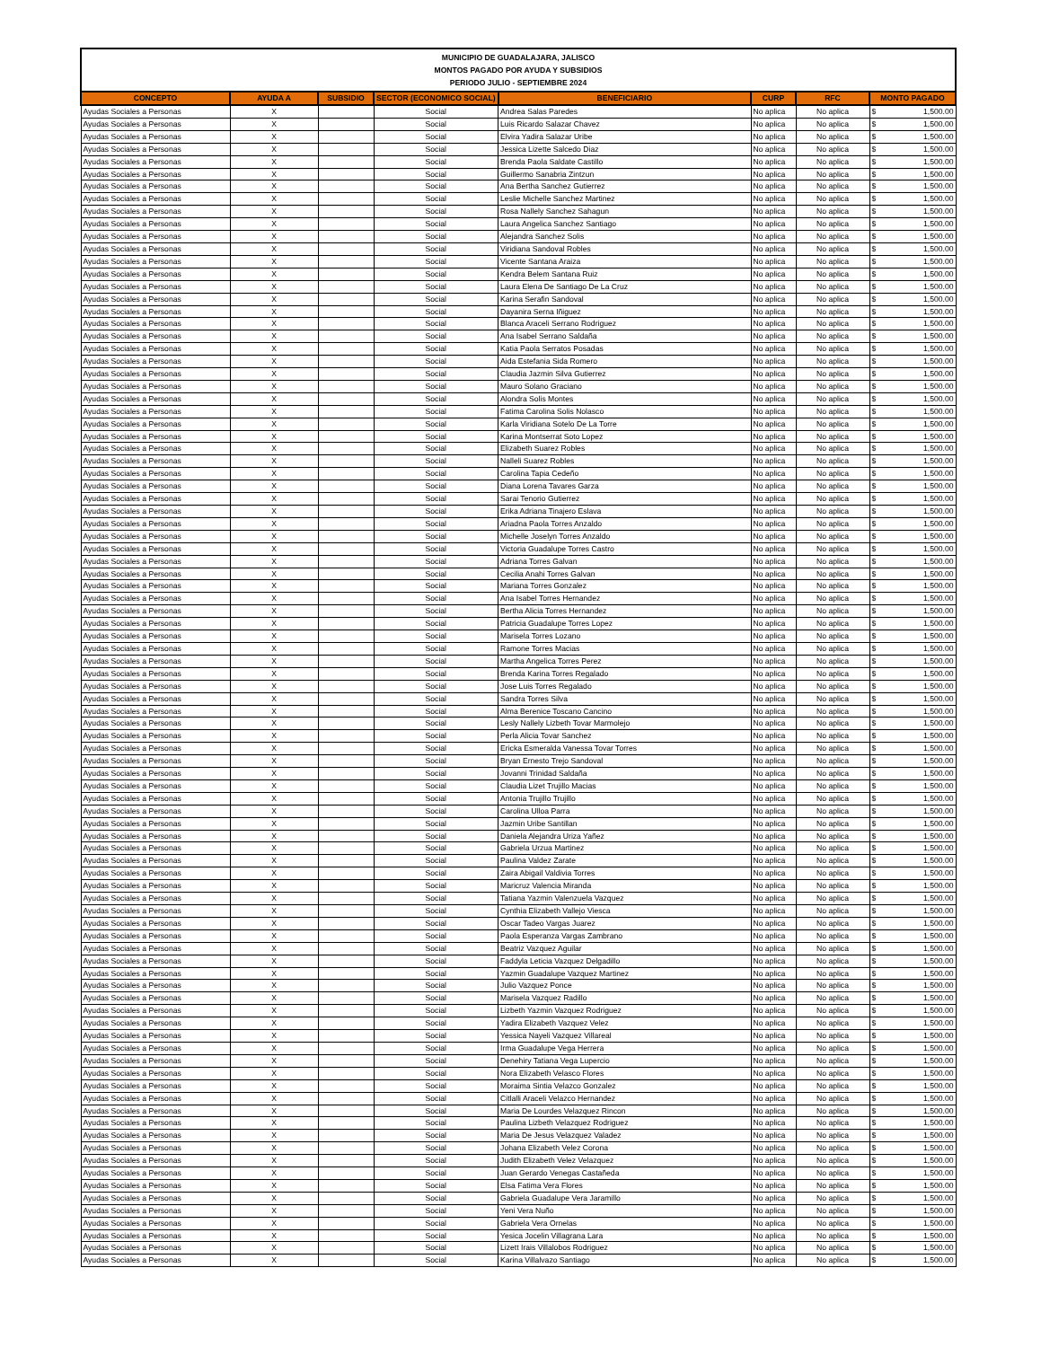| MUNICIPIO DE GUADALAJARA, JALISCO MONTOS PAGADO POR AYUDA Y SUBSIDIOS PERIODO JULIO - SEPTIEMBRE 2024 | | | | | | | |
| CONCEPTO | AYUDA A | SUBSIDIO | SECTOR (ECONOMICO SOCIAL) | BENEFICIARIO | CURP | RFC | MONTO PAGADO |
| Ayudas Sociales a Personas | X | | Social | Andrea Salas Paredes | No aplica | No aplica | $ 1,500.00 |
| Ayudas Sociales a Personas | X | | Social | Luis Ricardo Salazar Chavez | No aplica | No aplica | $ 1,500.00 |
| Ayudas Sociales a Personas | X | | Social | Elvira Yadira Salazar Uribe | No aplica | No aplica | $ 1,500.00 |
| Ayudas Sociales a Personas | X | | Social | Jessica Lizette Salcedo Diaz | No aplica | No aplica | $ 1,500.00 |
| Ayudas Sociales a Personas | X | | Social | Brenda Paola Saldate Castillo | No aplica | No aplica | $ 1,500.00 |
| Ayudas Sociales a Personas | X | | Social | Guillermo Sanabria Zintzun | No aplica | No aplica | $ 1,500.00 |
| Ayudas Sociales a Personas | X | | Social | Ana Bertha Sanchez Gutierrez | No aplica | No aplica | $ 1,500.00 |
| Ayudas Sociales a Personas | X | | Social | Leslie Michelle Sanchez Martinez | No aplica | No aplica | $ 1,500.00 |
| Ayudas Sociales a Personas | X | | Social | Rosa Nallely Sanchez Sahagun | No aplica | No aplica | $ 1,500.00 |
| Ayudas Sociales a Personas | X | | Social | Laura Angelica Sanchez Santiago | No aplica | No aplica | $ 1,500.00 |
| Ayudas Sociales a Personas | X | | Social | Alejandra Sanchez Solis | No aplica | No aplica | $ 1,500.00 |
| Ayudas Sociales a Personas | X | | Social | Viridiana Sandoval Robles | No aplica | No aplica | $ 1,500.00 |
| Ayudas Sociales a Personas | X | | Social | Vicente Santana Araiza | No aplica | No aplica | $ 1,500.00 |
| Ayudas Sociales a Personas | X | | Social | Kendra Belem Santana Ruiz | No aplica | No aplica | $ 1,500.00 |
| Ayudas Sociales a Personas | X | | Social | Laura Elena De Santiago De La Cruz | No aplica | No aplica | $ 1,500.00 |
| Ayudas Sociales a Personas | X | | Social | Karina Serafin Sandoval | No aplica | No aplica | $ 1,500.00 |
| Ayudas Sociales a Personas | X | | Social | Dayanira Serna Iñiguez | No aplica | No aplica | $ 1,500.00 |
| Ayudas Sociales a Personas | X | | Social | Blanca Araceli Serrano Rodriguez | No aplica | No aplica | $ 1,500.00 |
| Ayudas Sociales a Personas | X | | Social | Ana Isabel Serrano Saldaña | No aplica | No aplica | $ 1,500.00 |
| Ayudas Sociales a Personas | X | | Social | Katia Paola Serratos Posadas | No aplica | No aplica | $ 1,500.00 |
| Ayudas Sociales a Personas | X | | Social | Aida Estefania Sida Romero | No aplica | No aplica | $ 1,500.00 |
| Ayudas Sociales a Personas | X | | Social | Claudia Jazmin Silva Gutierrez | No aplica | No aplica | $ 1,500.00 |
| Ayudas Sociales a Personas | X | | Social | Mauro Solano Graciano | No aplica | No aplica | $ 1,500.00 |
| Ayudas Sociales a Personas | X | | Social | Alondra Solis Montes | No aplica | No aplica | $ 1,500.00 |
| Ayudas Sociales a Personas | X | | Social | Fatima Carolina Solis Nolasco | No aplica | No aplica | $ 1,500.00 |
| Ayudas Sociales a Personas | X | | Social | Karla Viridiana Sotelo De La Torre | No aplica | No aplica | $ 1,500.00 |
| Ayudas Sociales a Personas | X | | Social | Karina Montserrat Soto Lopez | No aplica | No aplica | $ 1,500.00 |
| Ayudas Sociales a Personas | X | | Social | Elizabeth Suarez Robles | No aplica | No aplica | $ 1,500.00 |
| Ayudas Sociales a Personas | X | | Social | Nalleli Suarez Robles | No aplica | No aplica | $ 1,500.00 |
| Ayudas Sociales a Personas | X | | Social | Carolina Tapia Cedeño | No aplica | No aplica | $ 1,500.00 |
| Ayudas Sociales a Personas | X | | Social | Diana Lorena Tavares Garza | No aplica | No aplica | $ 1,500.00 |
| Ayudas Sociales a Personas | X | | Social | Sarai Tenorio Gutierrez | No aplica | No aplica | $ 1,500.00 |
| Ayudas Sociales a Personas | X | | Social | Erika Adriana Tinajero Eslava | No aplica | No aplica | $ 1,500.00 |
| Ayudas Sociales a Personas | X | | Social | Ariadna Paola Torres Anzaldo | No aplica | No aplica | $ 1,500.00 |
| Ayudas Sociales a Personas | X | | Social | Michelle Joselyn Torres Anzaldo | No aplica | No aplica | $ 1,500.00 |
| Ayudas Sociales a Personas | X | | Social | Victoria Guadalupe Torres Castro | No aplica | No aplica | $ 1,500.00 |
| Ayudas Sociales a Personas | X | | Social | Adriana Torres Galvan | No aplica | No aplica | $ 1,500.00 |
| Ayudas Sociales a Personas | X | | Social | Cecilia Anahi Torres Galvan | No aplica | No aplica | $ 1,500.00 |
| Ayudas Sociales a Personas | X | | Social | Mariana Torres Gonzalez | No aplica | No aplica | $ 1,500.00 |
| Ayudas Sociales a Personas | X | | Social | Ana Isabel Torres Hernandez | No aplica | No aplica | $ 1,500.00 |
| Ayudas Sociales a Personas | X | | Social | Bertha Alicia Torres Hernandez | No aplica | No aplica | $ 1,500.00 |
| Ayudas Sociales a Personas | X | | Social | Patricia Guadalupe Torres Lopez | No aplica | No aplica | $ 1,500.00 |
| Ayudas Sociales a Personas | X | | Social | Marisela Torres Lozano | No aplica | No aplica | $ 1,500.00 |
| Ayudas Sociales a Personas | X | | Social | Ramone Torres Macias | No aplica | No aplica | $ 1,500.00 |
| Ayudas Sociales a Personas | X | | Social | Martha Angelica Torres Perez | No aplica | No aplica | $ 1,500.00 |
| Ayudas Sociales a Personas | X | | Social | Brenda Karina Torres Regalado | No aplica | No aplica | $ 1,500.00 |
| Ayudas Sociales a Personas | X | | Social | Jose Luis Torres Regalado | No aplica | No aplica | $ 1,500.00 |
| Ayudas Sociales a Personas | X | | Social | Sandra Torres Silva | No aplica | No aplica | $ 1,500.00 |
| Ayudas Sociales a Personas | X | | Social | Alma Berenice Toscano Cancino | No aplica | No aplica | $ 1,500.00 |
| Ayudas Sociales a Personas | X | | Social | Lesly Nallely Lizbeth Tovar Marmolejo | No aplica | No aplica | $ 1,500.00 |
| Ayudas Sociales a Personas | X | | Social | Perla Alicia Tovar Sanchez | No aplica | No aplica | $ 1,500.00 |
| Ayudas Sociales a Personas | X | | Social | Ericka Esmeralda Vanessa Tovar Torres | No aplica | No aplica | $ 1,500.00 |
| Ayudas Sociales a Personas | X | | Social | Bryan Ernesto Trejo Sandoval | No aplica | No aplica | $ 1,500.00 |
| Ayudas Sociales a Personas | X | | Social | Jovanni Trinidad Saldaña | No aplica | No aplica | $ 1,500.00 |
| Ayudas Sociales a Personas | X | | Social | Claudia Lizet Trujillo Macias | No aplica | No aplica | $ 1,500.00 |
| Ayudas Sociales a Personas | X | | Social | Antonia Trujillo Trujillo | No aplica | No aplica | $ 1,500.00 |
| Ayudas Sociales a Personas | X | | Social | Carolina Ulloa Parra | No aplica | No aplica | $ 1,500.00 |
| Ayudas Sociales a Personas | X | | Social | Jazmin Uribe Santillan | No aplica | No aplica | $ 1,500.00 |
| Ayudas Sociales a Personas | X | | Social | Daniela Alejandra Uriza Yañez | No aplica | No aplica | $ 1,500.00 |
| Ayudas Sociales a Personas | X | | Social | Gabriela Urzua Martinez | No aplica | No aplica | $ 1,500.00 |
| Ayudas Sociales a Personas | X | | Social | Paulina Valdez Zarate | No aplica | No aplica | $ 1,500.00 |
| Ayudas Sociales a Personas | X | | Social | Zaira Abigail Valdivia Torres | No aplica | No aplica | $ 1,500.00 |
| Ayudas Sociales a Personas | X | | Social | Maricruz Valencia Miranda | No aplica | No aplica | $ 1,500.00 |
| Ayudas Sociales a Personas | X | | Social | Tatiana Yazmin Valenzuela Vazquez | No aplica | No aplica | $ 1,500.00 |
| Ayudas Sociales a Personas | X | | Social | Cynthia Elizabeth Vallejo Viesca | No aplica | No aplica | $ 1,500.00 |
| Ayudas Sociales a Personas | X | | Social | Oscar Tadeo Vargas Juarez | No aplica | No aplica | $ 1,500.00 |
| Ayudas Sociales a Personas | X | | Social | Paola Esperanza Vargas Zambrano | No aplica | No aplica | $ 1,500.00 |
| Ayudas Sociales a Personas | X | | Social | Beatriz Vazquez Aguilar | No aplica | No aplica | $ 1,500.00 |
| Ayudas Sociales a Personas | X | | Social | Faddyla Leticia Vazquez Delgadillo | No aplica | No aplica | $ 1,500.00 |
| Ayudas Sociales a Personas | X | | Social | Yazmin Guadalupe Vazquez Martinez | No aplica | No aplica | $ 1,500.00 |
| Ayudas Sociales a Personas | X | | Social | Julio Vazquez Ponce | No aplica | No aplica | $ 1,500.00 |
| Ayudas Sociales a Personas | X | | Social | Marisela Vazquez Radillo | No aplica | No aplica | $ 1,500.00 |
| Ayudas Sociales a Personas | X | | Social | Lizbeth Yazmin Vazquez Rodriguez | No aplica | No aplica | $ 1,500.00 |
| Ayudas Sociales a Personas | X | | Social | Yadira Elizabeth Vazquez Velez | No aplica | No aplica | $ 1,500.00 |
| Ayudas Sociales a Personas | X | | Social | Yessica Nayeli Vazquez Villareal | No aplica | No aplica | $ 1,500.00 |
| Ayudas Sociales a Personas | X | | Social | Irma Guadalupe Vega Herrera | No aplica | No aplica | $ 1,500.00 |
| Ayudas Sociales a Personas | X | | Social | Denehiry Tatiana Vega Lupercio | No aplica | No aplica | $ 1,500.00 |
| Ayudas Sociales a Personas | X | | Social | Nora Elizabeth Velasco Flores | No aplica | No aplica | $ 1,500.00 |
| Ayudas Sociales a Personas | X | | Social | Moraima Sintia Velazco Gonzalez | No aplica | No aplica | $ 1,500.00 |
| Ayudas Sociales a Personas | X | | Social | Citlalli Araceli Velazco Hernandez | No aplica | No aplica | $ 1,500.00 |
| Ayudas Sociales a Personas | X | | Social | Maria De Lourdes Velazquez Rincon | No aplica | No aplica | $ 1,500.00 |
| Ayudas Sociales a Personas | X | | Social | Paulina Lizbeth Velazquez Rodriguez | No aplica | No aplica | $ 1,500.00 |
| Ayudas Sociales a Personas | X | | Social | Maria De Jesus Velazquez Valadez | No aplica | No aplica | $ 1,500.00 |
| Ayudas Sociales a Personas | X | | Social | Johana Elizabeth Velez Corona | No aplica | No aplica | $ 1,500.00 |
| Ayudas Sociales a Personas | X | | Social | Judith Elizabeth Velez Velazquez | No aplica | No aplica | $ 1,500.00 |
| Ayudas Sociales a Personas | X | | Social | Juan Gerardo Venegas Castañeda | No aplica | No aplica | $ 1,500.00 |
| Ayudas Sociales a Personas | X | | Social | Elsa Fatima Vera Flores | No aplica | No aplica | $ 1,500.00 |
| Ayudas Sociales a Personas | X | | Social | Gabriela Guadalupe Vera Jaramillo | No aplica | No aplica | $ 1,500.00 |
| Ayudas Sociales a Personas | X | | Social | Yeni Vera Nuño | No aplica | No aplica | $ 1,500.00 |
| Ayudas Sociales a Personas | X | | Social | Gabriela Vera Ornelas | No aplica | No aplica | $ 1,500.00 |
| Ayudas Sociales a Personas | X | | Social | Yesica Jocelin Villagrana Lara | No aplica | No aplica | $ 1,500.00 |
| Ayudas Sociales a Personas | X | | Social | Lizett Irais Villalobos Rodriguez | No aplica | No aplica | $ 1,500.00 |
| Ayudas Sociales a Personas | X | | Social | Karina Villalvazo Santiago | No aplica | No aplica | $ 1,500.00 |